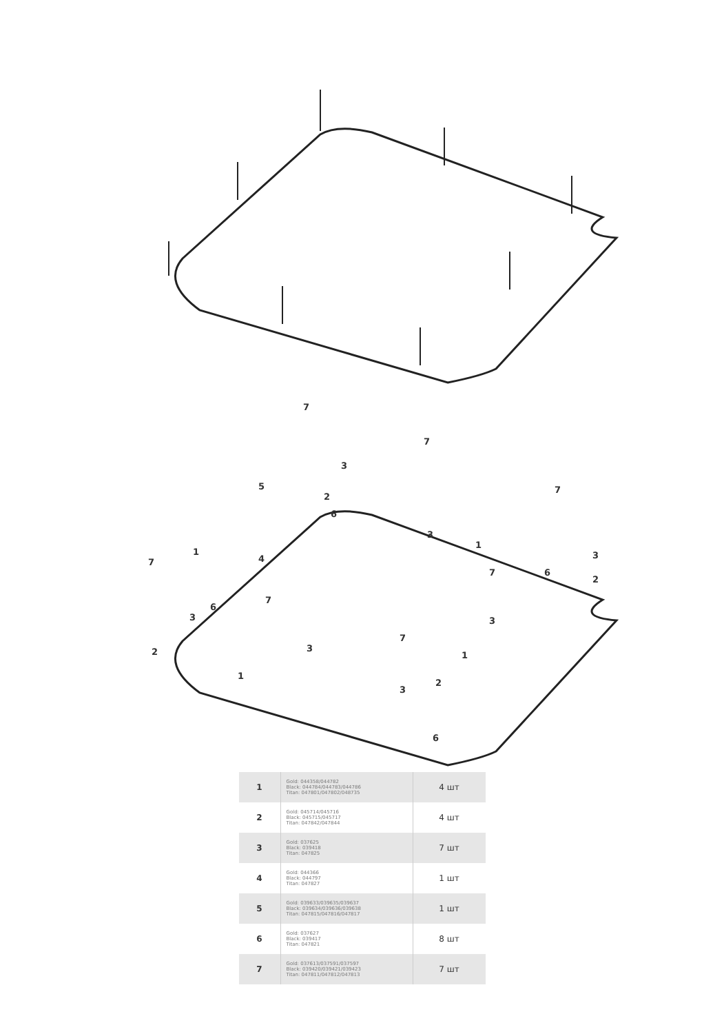7
3
5
2
6
7
3
1
7
3
6
2
1
4
7
6
3
2
7
7
3
1
3
1
7
3
2
6
| 1 | Gold: 044358/044782 Black: 044784/044783/044786 Titan: 047801/047802/048735 | 4 шт |
| 2 | Gold: 045714/045716 Black: 045715/045717 Titan: 047842/047844 | 4 шт |
| 3 | Gold: 037625 Black: 039418 Titan: 047825 | 7 шт |
| 4 | Gold: 044366 Black: 044797 Titan: 047827 | 1 шт |
| 5 | Gold: 039633/039635/039637 Black: 039634/039636/039638 Titan: 047815/047816/047817 | 1 шт |
| 6 | Gold: 037627 Black: 039417 Titan: 047821 | 8 шт |
| 7 | Gold: 037613/037591/037597 Black: 039420/039421/039423 Titan: 047811/047812/047813 | 7 шт |